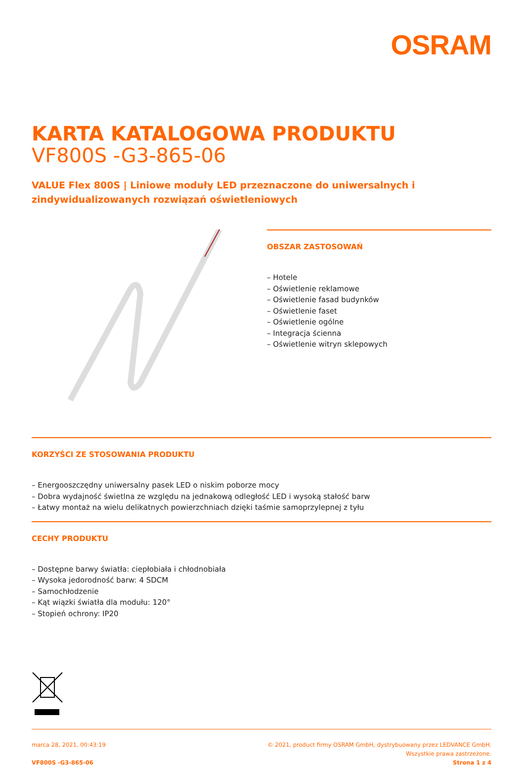OSRAM
KARTA KATALOGOWA PRODUKTU
VF800S -G3-865-06
VALUE Flex 800S | Liniowe moduły LED przeznaczone do uniwersalnych i zindywidualizowanych rozwiązań oświetleniowych
OBSZAR ZASTOSOWAŃ
– Hotele
– Oświetlenie reklamowe
– Oświetlenie fasad budynków
– Oświetlenie faset
– Oświetlenie ogólne
– Integracja ścienna
– Oświetlenie witryn sklepowych
KORZYŚCI ZE STOSOWANIA PRODUKTU
– Energooszczędny uniwersalny pasek LED o niskim poborze mocy
– Dobra wydajność świetlna ze względu na jednakową odległość LED i wysoką stałość barw
– Łatwy montaż na wielu delikatnych powierzchniach dzięki taśmie samoprzylepnej z tyłu
CECHY PRODUKTU
– Dostępne barwy światła: ciepłobiała i chłodnobiała
– Wysoka jedorodność barw: 4 SDCM
– Samochłodzenie
– Kąt wiązki światła dla modułu: 120°
– Stopień ochrony: IP20
marca 28, 2021, 00:43:19
VF800S -G3-865-06
© 2021, product firmy OSRAM GmbH, dystrybuowany przez LEDVANCE GmbH.
Wszystkie prawa zastrzeżone.
Strona 1 z 4